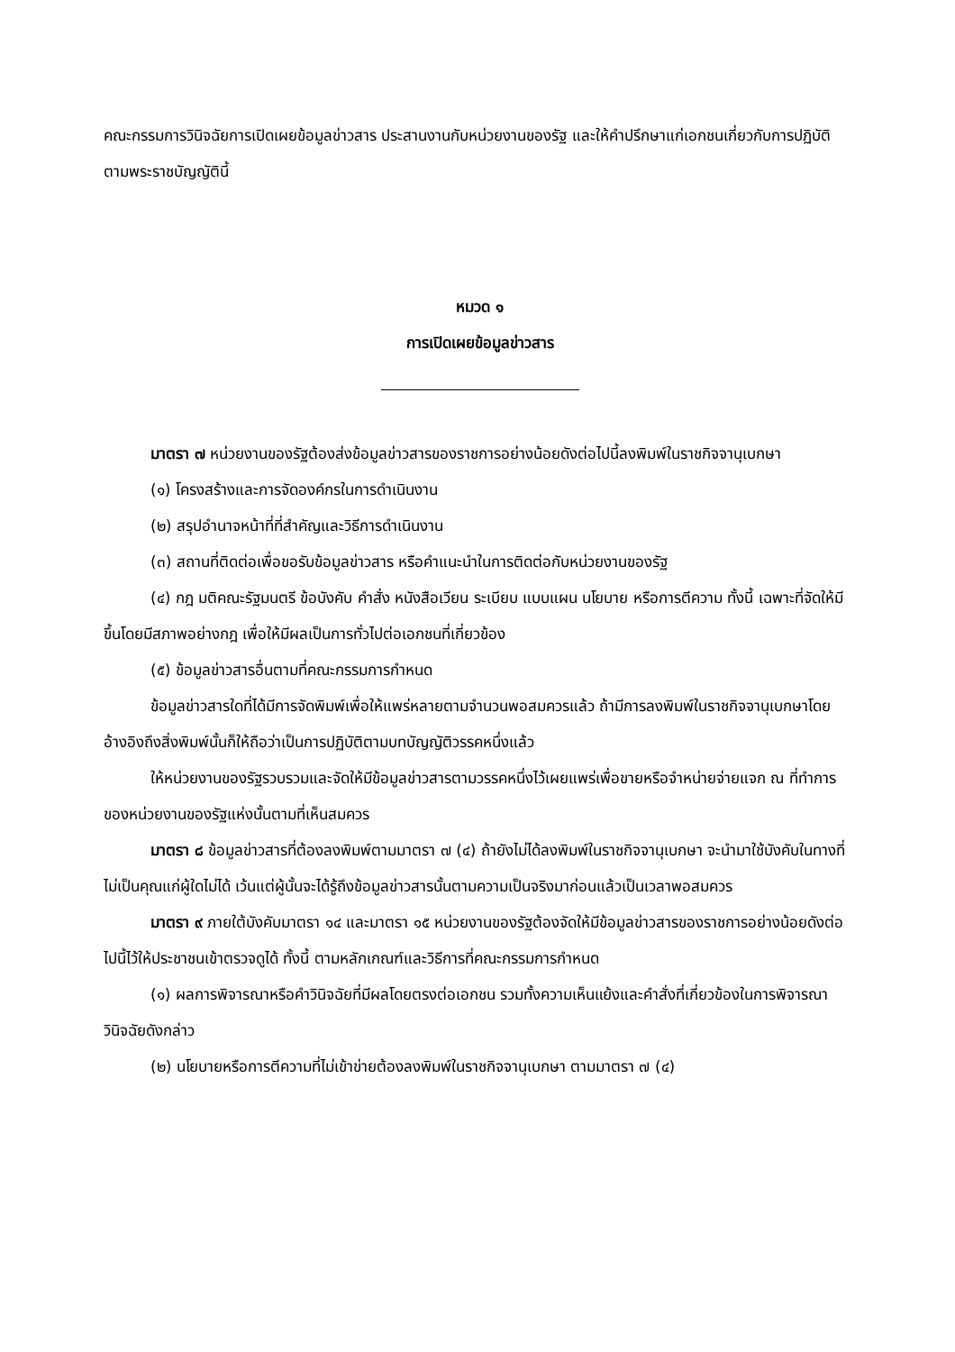คณะกรรมการวินิจฉัยการเปิดเผยข้อมูลข่าวสาร ประสานงานกับหน่วยงานของรัฐ และให้คำปรึกษาแก่เอกชนเกี่ยวกับการปฏิบัติตามพระราชบัญญัตินี้
หมวด ๑
การเปิดเผยข้อมูลข่าวสาร
มาตรา ๗ หน่วยงานของรัฐต้องส่งข้อมูลข่าวสารของราชการอย่างน้อยดังต่อไปนี้ลงพิมพ์ในราชกิจจานุเบกษา
(๑) โครงสร้างและการจัดองค์กรในการดำเนินงาน
(๒) สรุปอำนาจหน้าที่ที่สำคัญและวิธีการดำเนินงาน
(๓) สถานที่ติดต่อเพื่อขอรับข้อมูลข่าวสาร หรือคำแนะนำในการติดต่อกับหน่วยงานของรัฐ
(๔) กฎ มติคณะรัฐมนตรี ข้อบังคับ คำสั่ง หนังสือเวียน ระเบียบ แบบแผน นโยบาย หรือการตีความ ทั้งนี้ เฉพาะที่จัดให้มีขึ้นโดยมีสภาพอย่างกฎ เพื่อให้มีผลเป็นการทั่วไปต่อเอกชนที่เกี่ยวข้อง
(๕) ข้อมูลข่าวสารอื่นตามที่คณะกรรมการกำหนด
ข้อมูลข่าวสารใดที่ได้มีการจัดพิมพ์เพื่อให้แพร่หลายตามจำนวนพอสมควรแล้ว ถ้ามีการลงพิมพ์ในราชกิจจานุเบกษาโดยอ้างอิงถึงสิ่งพิมพ์นั้นก็ให้ถือว่าเป็นการปฏิบัติตามบทบัญญัติวรรคหนึ่งแล้ว
ให้หน่วยงานของรัฐรวบรวมและจัดให้มีข้อมูลข่าวสารตามวรรคหนึ่งไว้เผยแพร่เพื่อขายหรือจำหน่ายจ่ายแจก ณ ที่ทำการของหน่วยงานของรัฐแห่งนั้นตามที่เห็นสมควร
มาตรา ๘ ข้อมูลข่าวสารที่ต้องลงพิมพ์ตามมาตรา ๗ (๔) ถ้ายังไม่ได้ลงพิมพ์ในราชกิจจานุเบกษา จะนำมาใช้บังคับในทางที่ไม่เป็นคุณแก่ผู้ใดไม่ได้ เว้นแต่ผู้นั้นจะได้รู้ถึงข้อมูลข่าวสารนั้นตามความเป็นจริงมาก่อนแล้วเป็นเวลาพอสมควร
มาตรา ๙ ภายใต้บังคับมาตรา ๑๔ และมาตรา ๑๕ หน่วยงานของรัฐต้องจัดให้มีข้อมูลข่าวสารของราชการอย่างน้อยดังต่อไปนี้ไว้ให้ประชาชนเข้าตรวจดูได้ ทั้งนี้ ตามหลักเกณฑ์และวิธีการที่คณะกรรมการกำหนด
(๑) ผลการพิจารณาหรือคำวินิจฉัยที่มีผลโดยตรงต่อเอกชน รวมทั้งความเห็นแย้งและคำสั่งที่เกี่ยวข้องในการพิจารณาวินิจฉัยดังกล่าว
(๒) นโยบายหรือการตีความที่ไม่เข้าข่ายต้องลงพิมพ์ในราชกิจจานุเบกษา ตามมาตรา ๗ (๔)